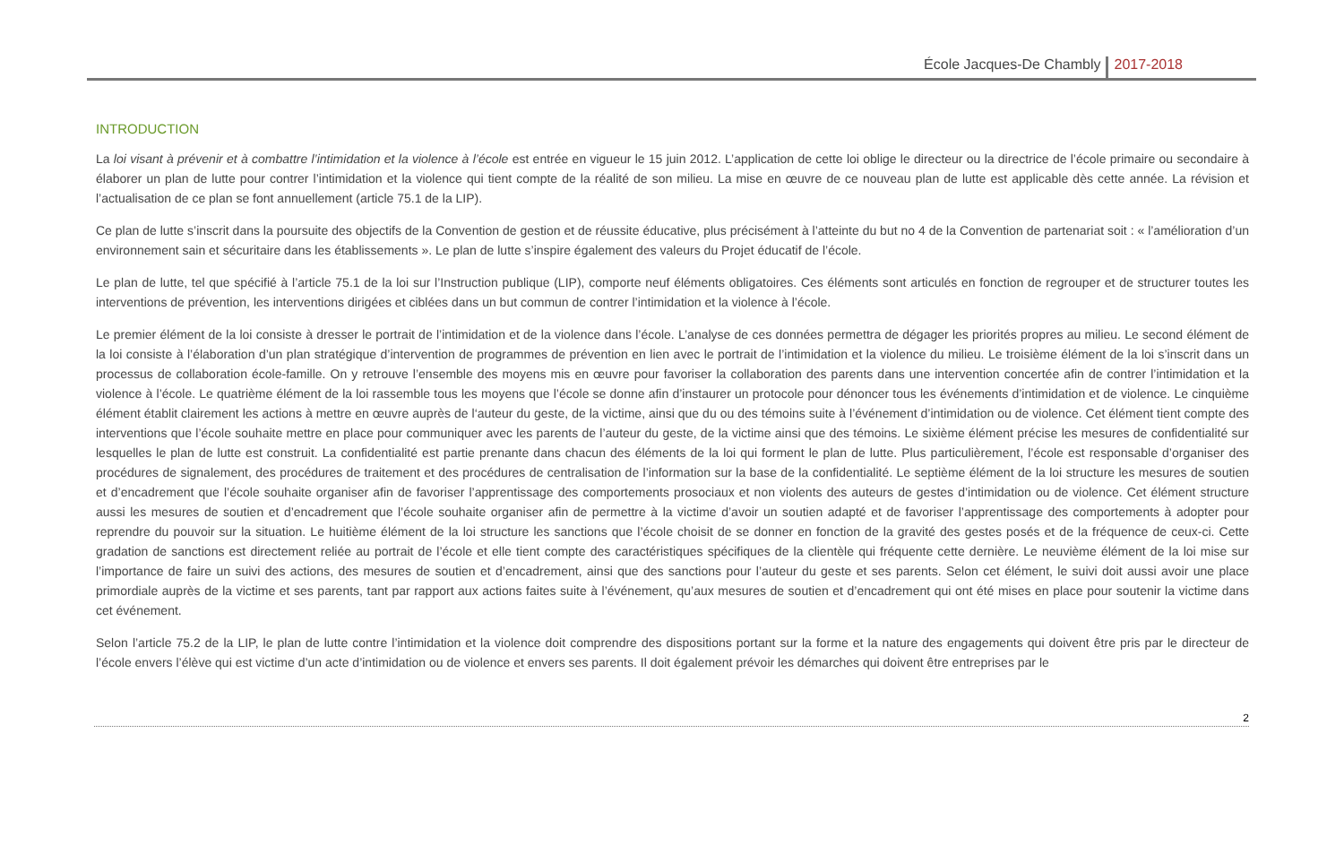École Jacques-De Chambly 2017-2018
INTRODUCTION
La loi visant à prévenir et à combattre l’intimidation et la violence à l’école est entrée en vigueur le 15 juin 2012. L’application de cette loi oblige le directeur ou la directrice de l’école primaire ou secondaire à élaborer un plan de lutte pour contrer l’intimidation et la violence qui tient compte de la réalité de son milieu. La mise en œuvre de ce nouveau plan de lutte est applicable dès cette année. La révision et l’actualisation de ce plan se font annuellement (article 75.1 de la LIP).
Ce plan de lutte s’inscrit dans la poursuite des objectifs de la Convention de gestion et de réussite éducative, plus précisément à l’atteinte du but no 4 de la Convention de partenariat soit : « l’amélioration d’un environnement sain et sécuritaire dans les établissements ». Le plan de lutte s’inspire également des valeurs du Projet éducatif de l’école.
Le plan de lutte, tel que spécifié à l’article 75.1 de la loi sur l’Instruction publique (LIP), comporte neuf éléments obligatoires. Ces éléments sont articulés en fonction de regrouper et de structurer toutes les interventions de prévention, les interventions dirigées et ciblées dans un but commun de contrer l’intimidation et la violence à l’école.
Le premier élément de la loi consiste à dresser le portrait de l’intimidation et de la violence dans l’école. L’analyse de ces données permettra de dégager les priorités propres au milieu. Le second élément de la loi consiste à l’élaboration d’un plan stratégique d’intervention de programmes de prévention en lien avec le portrait de l’intimidation et la violence du milieu. Le troisième élément de la loi s’inscrit dans un processus de collaboration école-famille. On y retrouve l’ensemble des moyens mis en œuvre pour favoriser la collaboration des parents dans une intervention concertée afin de contrer l’intimidation et la violence à l’école. Le quatrième élément de la loi rassemble tous les moyens que l’école se donne afin d’instaurer un protocole pour dénoncer tous les événements d’intimidation et de violence. Le cinquième élément établit clairement les actions à mettre en œuvre auprès de l‘auteur du geste, de la victime, ainsi que du ou des témoins suite à l’événement d’intimidation ou de violence. Cet élément tient compte des interventions que l’école souhaite mettre en place pour communiquer avec les parents de l’auteur du geste, de la victime ainsi que des témoins. Le sixième élément précise les mesures de confidentialité sur lesquelles le plan de lutte est construit. La confidentialité est partie prenante dans chacun des éléments de la loi qui forment le plan de lutte. Plus particulièrement, l’école est responsable d’organiser des procédures de signalement, des procédures de traitement et des procédures de centralisation de l’information sur la base de la confidentialité. Le septième élément de la loi structure les mesures de soutien et d’encadrement que l’école souhaite organiser afin de favoriser l’apprentissage des comportements prosociaux et non violents des auteurs de gestes d’intimidation ou de violence. Cet élément structure aussi les mesures de soutien et d’encadrement que l’école souhaite organiser afin de permettre à la victime d’avoir un soutien adapté et de favoriser l’apprentissage des comportements à adopter pour reprendre du pouvoir sur la situation. Le huitième élément de la loi structure les sanctions que l’école choisit de se donner en fonction de la gravité des gestes posés et de la fréquence de ceux-ci. Cette gradation de sanctions est directement reliée au portrait de l’école et elle tient compte des caractéristiques spécifiques de la clientèle qui fréquente cette dernière. Le neuvième élément de la loi mise sur l’importance de faire un suivi des actions, des mesures de soutien et d’encadrement, ainsi que des sanctions pour l’auteur du geste et ses parents. Selon cet élément, le suivi doit aussi avoir une place primordiale auprès de la victime et ses parents, tant par rapport aux actions faites suite à l’événement, qu’aux mesures de soutien et d’encadrement qui ont été mises en place pour soutenir la victime dans cet événement.
Selon l’article 75.2 de la LIP, le plan de lutte contre l’intimidation et la violence doit comprendre des dispositions portant sur la forme et la nature des engagements qui doivent être pris par le directeur de l’école envers l’élève qui est victime d’un acte d’intimidation ou de violence et envers ses parents. Il doit également prévoir les démarches qui doivent être entreprises par le
2